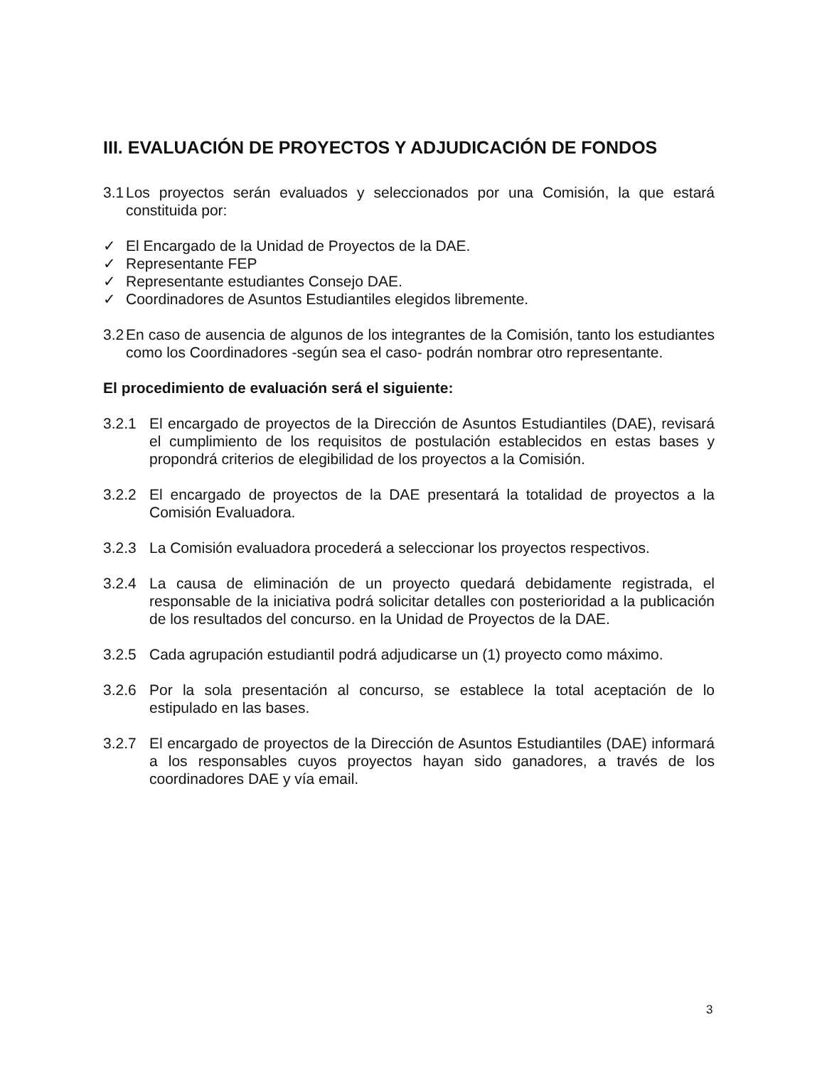III. EVALUACIÓN DE PROYECTOS Y ADJUDICACIÓN DE FONDOS
3.1 Los proyectos serán evaluados y seleccionados por una Comisión, la que estará constituida por:
✓ El Encargado de la Unidad de Proyectos de la DAE.
✓ Representante FEP
✓ Representante estudiantes Consejo DAE.
✓ Coordinadores de Asuntos Estudiantiles elegidos libremente.
3.2 En caso de ausencia de algunos de los integrantes de la Comisión, tanto los estudiantes como los Coordinadores -según sea el caso- podrán nombrar otro representante.
El procedimiento de evaluación será el siguiente:
3.2.1 El encargado de proyectos de la Dirección de Asuntos Estudiantiles (DAE), revisará el cumplimiento de los requisitos de postulación establecidos en estas bases y propondrá criterios de elegibilidad de los proyectos a la Comisión.
3.2.2 El encargado de proyectos de la DAE presentará la totalidad de proyectos a la Comisión Evaluadora.
3.2.3 La Comisión evaluadora procederá a seleccionar los proyectos respectivos.
3.2.4 La causa de eliminación de un proyecto quedará debidamente registrada, el responsable de la iniciativa podrá solicitar detalles con posterioridad a la publicación de los resultados del concurso. en la Unidad de Proyectos de la DAE.
3.2.5 Cada agrupación estudiantil podrá adjudicarse un (1) proyecto como máximo.
3.2.6 Por la sola presentación al concurso, se establece la total aceptación de lo estipulado en las bases.
3.2.7 El encargado de proyectos de la Dirección de Asuntos Estudiantiles (DAE) informará a los responsables cuyos proyectos hayan sido ganadores, a través de los coordinadores DAE y vía email.
3